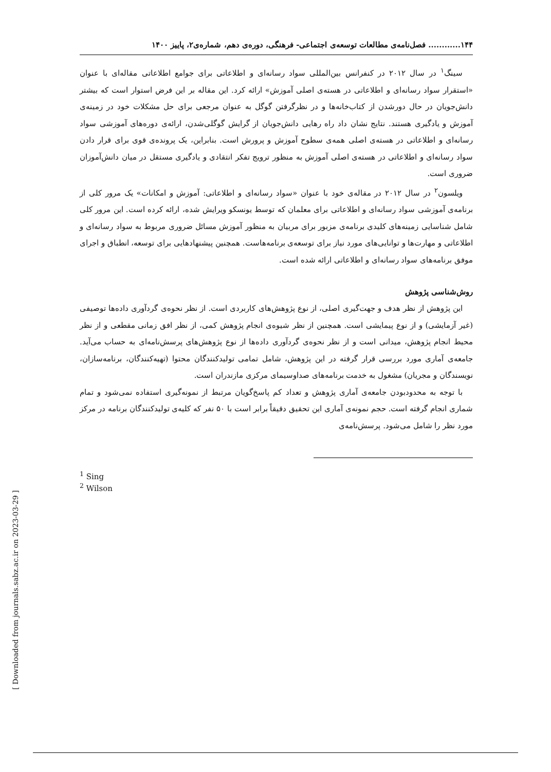۱۴۴............ فصل‌نامه‌ی مطالعات توسعه‌ی اجتماعی- فرهنگی، دوره‌ی دهم، شماره‌ی۲، پاییز ۱۴۰۰
سینگ<sup>۱</sup> در سال ۲۰۱۲ در کنفرانس بین‌المللی سواد رسانه‌ای و اطلاعاتی برای جوامع اطلاعاتی مقاله‌ای با عنوان «استقرار سواد رسانه‌ای و اطلاعاتی در هسته‌ی اصلی آموزش» ارائه کرد. این مقاله بر این فرض استوار است که بیشتر دانش‌جویان در حال دورشدن از کتاب‌خانه‌ها و در نظرگرفتن گوگل به عنوان مرجعی برای حل مشکلات خود در زمینه‌ی آموزش و یادگیری هستند. نتایج نشان داد راه رهایی دانش‌جویان از گرایش گوگلی‌شدن، ارائه‌ی دوره‌های آموزشی سواد رسانه‌ای و اطلاعاتی در هسته‌ی اصلی همه‌ی سطوح آموزش و پرورش است. بنابراین، یک پرونده‌ی قوی برای قرار دادن سواد رسانه‌ای و اطلاعاتی در هسته‌ی اصلی آموزش به منظور ترویج تفکر انتقادی و یادگیری مستقل در میان دانش‌آموزان ضروری است.
ویلسون<sup>۲</sup> در سال ۲۰۱۲ در مقاله‌ی خود با عنوان «سواد رسانه‌ای و اطلاعاتی: آموزش و امکانات» یک مرور کلی از برنامه‌ی آموزشی سواد رسانه‌ای و اطلاعاتی برای معلمان که توسط یونسکو ویرایش شده، ارائه کرده است. این مرور کلی شامل شناسایی زمینه‌های کلیدی برنامه‌ی مزبور برای مربیان به منظور آموزش مسائل ضروری مربوط به سواد رسانه‌ای و اطلاعاتی و مهارت‌ها و توانایی‌های مورد نیاز برای توسعه‌ی برنامه‌هاست. همچنین پیشنهادهایی برای توسعه، انطباق و اجرای موفق برنامه‌های سواد رسانه‌ای و اطلاعاتی ارائه شده است.
روش‌شناسی پژوهش
این پژوهش از نظر هدف و جهت‌گیری اصلی، از نوع پژوهش‌های کاربردی است. از نظر نحوه‌ی گردآوری داده‌ها توصیفی (غیر آزمایشی) و از نوع پیمایشی است. همچنین از نظر شیوه‌ی انجام پژوهش کمی، از نظر افق زمانی مقطعی و از نظر محیط انجام پژوهش، میدانی است و از نظر نحوه‌ی گردآوری داده‌ها از نوع پژوهش‌های پرسش‌نامه‌ای به حساب می‌آید. جامعه‌ی آماری مورد بررسی قرار گرفته در این پژوهش، شامل تمامی تولیدکنندگان محتوا (تهیه‌کنندگان، برنامه‌سازان، نویسندگان و مجریان) مشغول به خدمت برنامه‌های صداوسیمای مرکزی مازندران است.
با توجه به محدودبودن جامعه‌ی آماری پژوهش و تعداد کم پاسخ‌گویان مرتبط از نمونه‌گیری استفاده نمی‌شود و تمام شماری انجام گرفته است. حجم نمونه‌ی آماری این تحقیق دقیقاً برابر است با ۵۰ نفر که کلیه‌ی تولیدکنندگان برنامه در مرکز مورد نظر را شامل می‌شود. پرسش‌نامه‌ی
<sup>1</sup> Sing
<sup>2</sup> Wilson
[ Downloaded from journals.sabz.ac.ir on 2023-03-29 ]